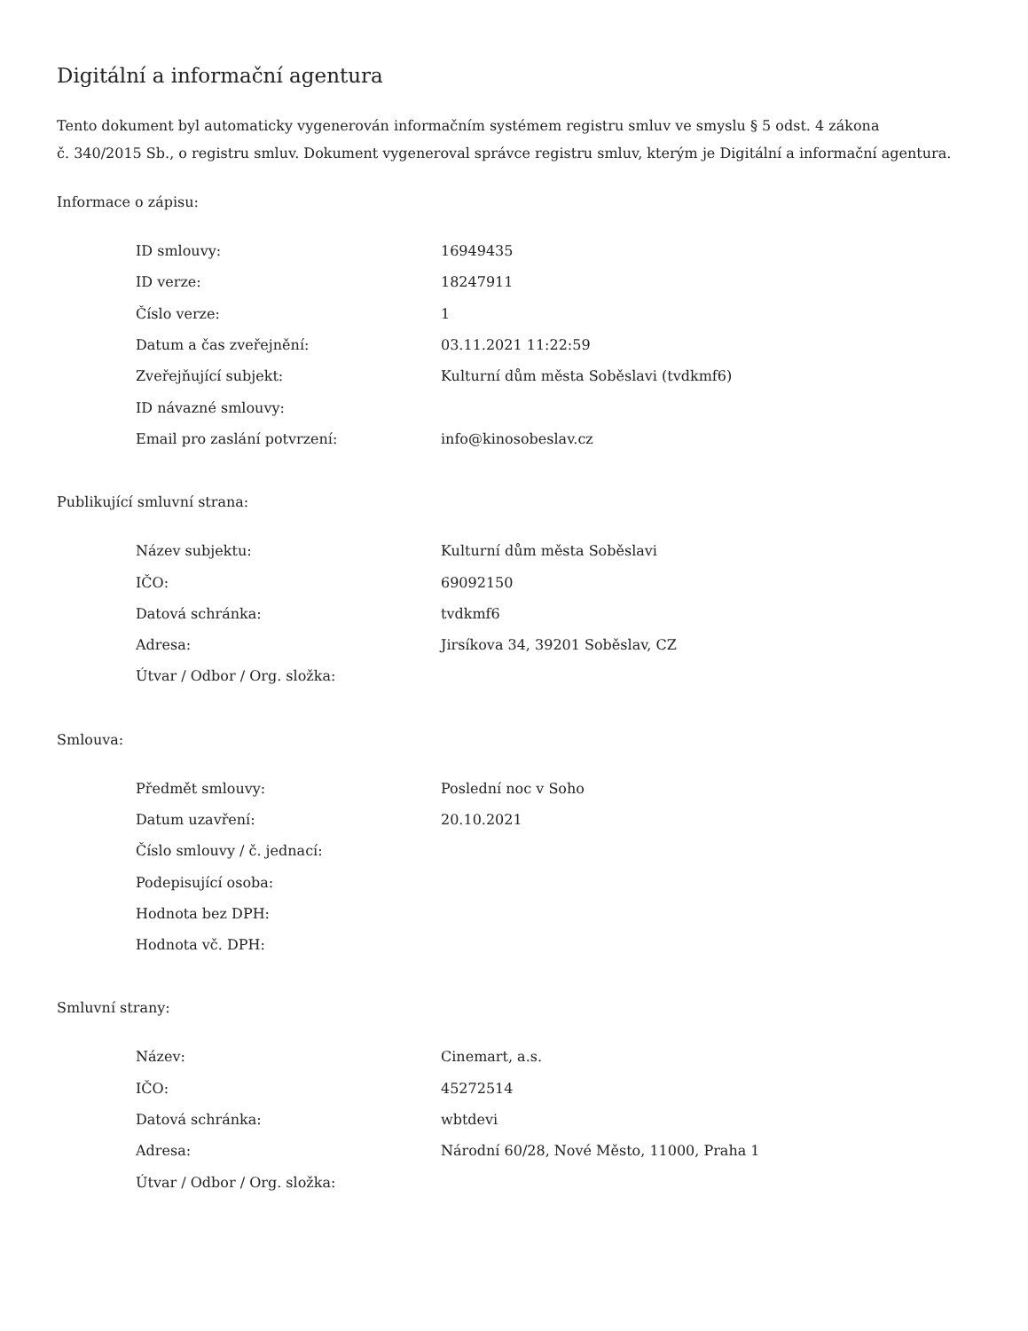Digitální a informační agentura
Tento dokument byl automaticky vygenerován informačním systémem registru smluv ve smyslu § 5 odst. 4 zákona
č. 340/2015 Sb., o registru smluv. Dokument vygeneroval správce registru smluv, kterým je Digitální a informační agentura.
Informace o zápisu:
| ID smlouvy: | 16949435 |
| ID verze: | 18247911 |
| Číslo verze: | 1 |
| Datum a čas zveřejnění: | 03.11.2021 11:22:59 |
| Zveřejňující subjekt: | Kulturní dům města Soběslavi (tvdkmf6) |
| ID návazné smlouvy: | |
| Email pro zaslání potvrzení: | info@kinosobeslav.cz |
Publikující smluvní strana:
| Název subjektu: | Kulturní dům města Soběslavi |
| IČO: | 69092150 |
| Datová schránka: | tvdkmf6 |
| Adresa: | Jirsíkova 34, 39201 Soběslav, CZ |
| Útvar / Odbor / Org. složka: | |
Smlouva:
| Předmět smlouvy: | Poslední noc v Soho |
| Datum uzavření: | 20.10.2021 |
| Číslo smlouvy / č. jednací: | |
| Podepisující osoba: | |
| Hodnota bez DPH: | |
| Hodnota vč. DPH: | |
Smluvní strany:
| Název: | Cinemart, a.s. |
| IČO: | 45272514 |
| Datová schránka: | wbtdevi |
| Adresa: | Národní 60/28, Nové Město, 11000, Praha 1 |
| Útvar / Odbor / Org. složka: | |